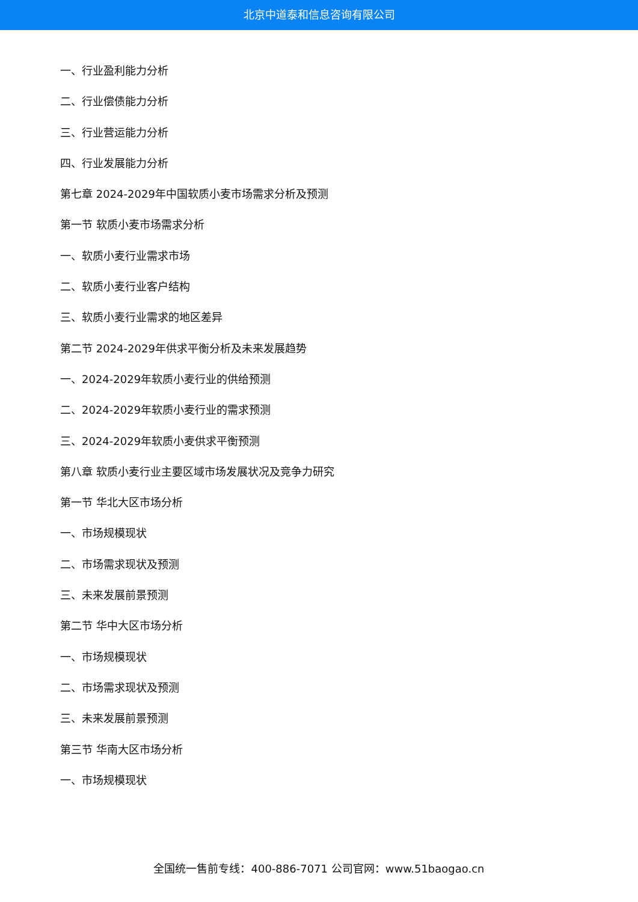北京中道泰和信息咨询有限公司
一、行业盈利能力分析
二、行业偿债能力分析
三、行业营运能力分析
四、行业发展能力分析
第七章 2024-2029年中国软质小麦市场需求分析及预测
第一节 软质小麦市场需求分析
一、软质小麦行业需求市场
二、软质小麦行业客户结构
三、软质小麦行业需求的地区差异
第二节 2024-2029年供求平衡分析及未来发展趋势
一、2024-2029年软质小麦行业的供给预测
二、2024-2029年软质小麦行业的需求预测
三、2024-2029年软质小麦供求平衡预测
第八章 软质小麦行业主要区域市场发展状况及竞争力研究
第一节 华北大区市场分析
一、市场规模现状
二、市场需求现状及预测
三、未来发展前景预测
第二节 华中大区市场分析
一、市场规模现状
二、市场需求现状及预测
三、未来发展前景预测
第三节 华南大区市场分析
一、市场规模现状
全国统一售前专线：400-886-7071 公司官网：www.51baogao.cn